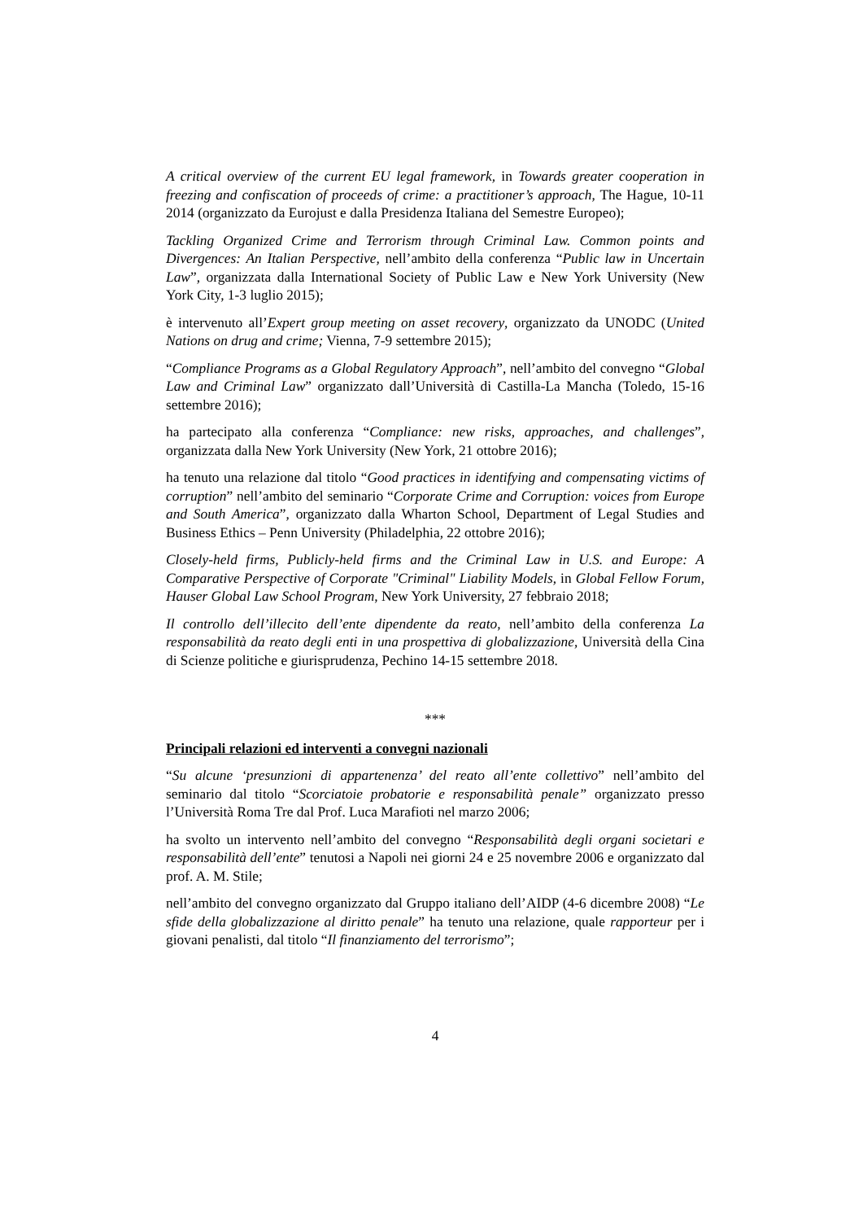A critical overview of the current EU legal framework, in Towards greater cooperation in freezing and confiscation of proceeds of crime: a practitioner’s approach, The Hague, 10-11 2014 (organizzato da Eurojust e dalla Presidenza Italiana del Semestre Europeo);
Tackling Organized Crime and Terrorism through Criminal Law. Common points and Divergences: An Italian Perspective, nell’ambito della conferenza “Public law in Uncertain Law”, organizzata dalla International Society of Public Law e New York University (New York City, 1-3 luglio 2015);
è intervenuto all’Expert group meeting on asset recovery, organizzato da UNODC (United Nations on drug and crime; Vienna, 7-9 settembre 2015);
“Compliance Programs as a Global Regulatory Approach”, nell’ambito del convegno “Global Law and Criminal Law” organizzato dall’Università di Castilla-La Mancha (Toledo, 15-16 settembre 2016);
ha partecipato alla conferenza “Compliance: new risks, approaches, and challenges”, organizzata dalla New York University (New York, 21 ottobre 2016);
ha tenuto una relazione dal titolo “Good practices in identifying and compensating victims of corruption” nell’ambito del seminario “Corporate Crime and Corruption: voices from Europe and South America”, organizzato dalla Wharton School, Department of Legal Studies and Business Ethics – Penn University (Philadelphia, 22 ottobre 2016);
Closely-held firms, Publicly-held firms and the Criminal Law in U.S. and Europe: A Comparative Perspective of Corporate "Criminal" Liability Models, in Global Fellow Forum, Hauser Global Law School Program, New York University, 27 febbraio 2018;
Il controllo dell’illecito dell’ente dipendente da reato, nell’ambito della conferenza La responsabilità da reato degli enti in una prospettiva di globalizzazione, Università della Cina di Scienze politiche e giurisprudenza, Pechino 14-15 settembre 2018.
***
Principali relazioni ed interventi a convegni nazionali
“Su alcune ‘presunzioni di appartenenza’ del reato all’ente collettivo” nell’ambito del seminario dal titolo “Scorciatoie probatorie e responsabilità penale” organizzato presso l’Università Roma Tre dal Prof. Luca Marafioti nel marzo 2006;
ha svolto un intervento nell’ambito del convegno “Responsabilità degli organi societari e responsabilità dell’ente” tenutosi a Napoli nei giorni 24 e 25 novembre 2006 e organizzato dal prof. A. M. Stile;
nell’ambito del convegno organizzato dal Gruppo italiano dell’AIDP (4-6 dicembre 2008) “Le sfide della globalizzazione al diritto penale” ha tenuto una relazione, quale rapporteur per i giovani penalisti, dal titolo “Il finanziamento del terrorismo”;
4